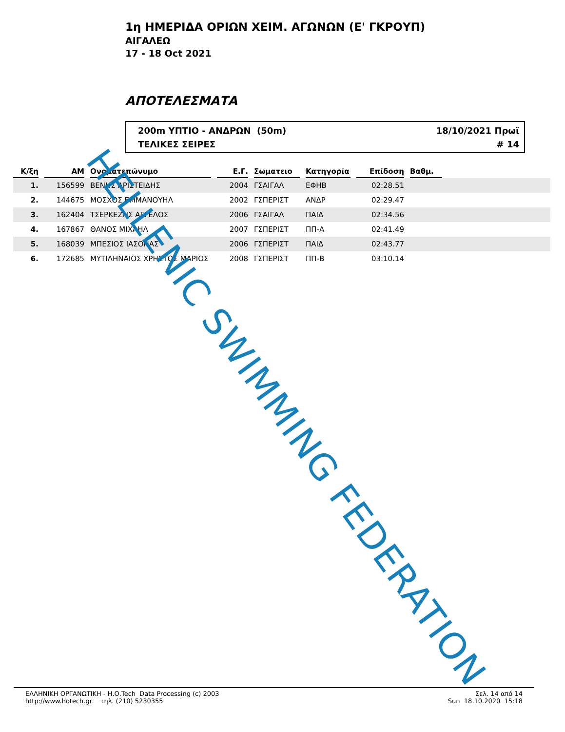1η ΗΜΕΡΙΔΑ ΟΡΙΩΝ ΧΕΙΜ. ΑΓΩΝΩΝ (Ε' ΓΚΡΟΥΠ)
ΑΙΓΑΛΕΩ
17 - 18 Oct 2021
ΑΠΟΤΕΛΕΣΜΑΤΑ
200m ΥΠΤΙΟ - ΑΝΔΡΩΝ (50m) 18/10/2021 Πρωϊ
ΤΕΛΙΚΕΣ ΣΕΙΡΕΣ # 14
| Κ/ξη | | ΑΜ | | Ονοματεπώνυμο | | Ε.Γ. | | Σωματειο | | Κατηγορία | | Επίδοση | | Βαθμ. | |
| 1. | | 156599 | | ΒΕΝΗΣ ΑΡΙΣΤΕΙΔΗΣ | | 2004 | | ΓΣΑΙΓΑΛ | | ΕΦΗΒ | | 02:28.51 | | | |
| 2. | | 144675 | | ΜΟΣΧΟΣ ΕΜΜΑΝΟΥΗΛ | | 2002 | | ΓΣΠΕΡΙΣΤ | | ΑΝΔΡ | | 02:29.47 | | | |
| 3. | | 162404 | | ΤΣΕΡΚΕΖΗΣ ΑΓΓΕΛΟΣ | | 2006 | | ΓΣΑΙΓΑΛ | | ΠΑΙΔ | | 02:34.56 | | | |
| 4. | | 167867 | | ΘΑΝΟΣ ΜΙΧΑΗΛ | | 2007 | | ΓΣΠΕΡΙΣΤ | | ΠΠ-Α | | 02:41.49 | | | |
| 5. | | 168039 | | ΜΠΕΣΙΟΣ ΙΑΣΟΝΑΣ | | 2006 | | ΓΣΠΕΡΙΣΤ | | ΠΑΙΔ | | 02:43.77 | | | |
| 6. | | 172685 | | ΜΥΤΙΛΗΝΑΙΟΣ ΧΡΗΣΤΟΣ ΜΑΡΙΟΣ | | 2008 | | ΓΣΠΕΡΙΣΤ | | ΠΠ-Β | | 03:10.14 | | | |
HELLENIC SWIMMING FEDERATION
ΕΛΛΗΝΙΚΗ ΟΡΓΑΝΩΤΙΚΗ - Η.Ο.Tech Data Processing (c) 2003
http://www.hotech.gr τηλ. (210) 5230355
Σελ. 14 από 14
Sun 18.10.2020 15:18